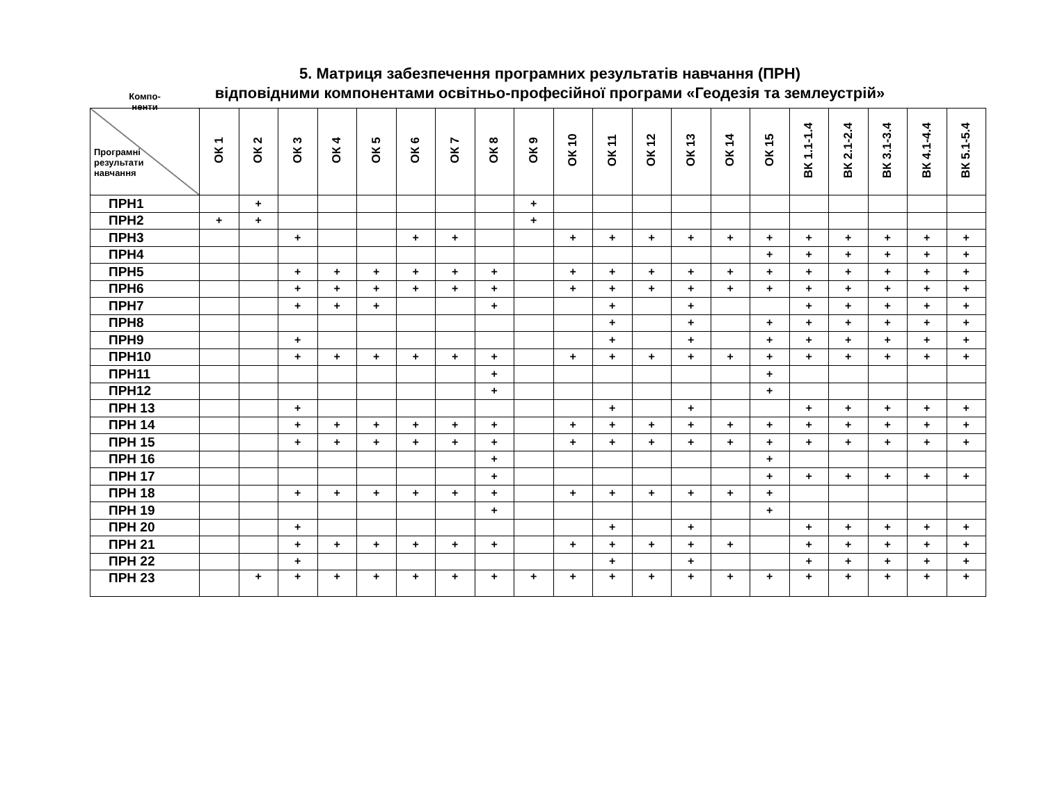5. Матриця забезпечення програмних результатів навчання (ПРН)
відповідними компонентами освітньо-професійної програми «Геодезія та землеустрій»
| Компо- ненти Програмні результати навчання | ОК 1 | ОК 2 | ОК 3 | ОК 4 | ОК 5 | ОК 6 | ОК 7 | ОК 8 | ОК 9 | ОК 10 | ОК 11 | ОК 12 | ОК 13 | ОК 14 | ОК 15 | ВК 1.1-1.4 | ВК 2.1-2.4 | ВК 3.1-3.4 | ВК 4.1-4.4 | ВК 5.1-5.4 |
| --- | --- | --- | --- | --- | --- | --- | --- | --- | --- | --- | --- | --- | --- | --- | --- | --- | --- | --- | --- | --- |
| ПРН1 | | + | | | | | | | + | | | | | | | | | | | |
| ПРН2 | + | + | | | | | | | + | | | | | | | | | | | |
| ПРН3 | | | + | | | + | + | | | + | + | + | + | + | + | + | + | + | + | + |
| ПРН4 | | | | | | | | | | | | | | | + | + | + | + | + | + |
| ПРН5 | | | + | + | + | + | + | + | | + | + | + | + | + | + | + | + | + | + | + |
| ПРН6 | | | + | + | + | + | + | + | | + | + | + | + | + | + | + | + | + | + | + |
| ПРН7 | | | + | + | + | | | + | | | + | | + | | | + | + | + | + | + |
| ПРН8 | | | | | | | | | | | + | | + | | + | + | + | + | + | + |
| ПРН9 | | | + | | | | | | | | + | | + | | + | + | + | + | + | + |
| ПРН10 | | | + | + | + | + | + | + | | + | + | + | + | + | + | + | + | + | + | + |
| ПРН11 | | | | | | | | + | | | | | | | + | | | | | |
| ПРН12 | | | | | | | | + | | | | | | | + | | | | | |
| ПРН 13 | | | + | | | | | | | | + | | + | | | + | + | + | + | + |
| ПРН 14 | | | + | + | + | + | + | + | | + | + | + | + | + | + | + | + | + | + | + |
| ПРН 15 | | | + | + | + | + | + | + | | + | + | + | + | + | + | + | + | + | + | + |
| ПРН 16 | | | | | | | | + | | | | | | | + | | | | | |
| ПРН 17 | | | | | | | | + | | | | | | | + | + | + | + | + | + |
| ПРН 18 | | | + | + | + | + | + | + | | + | + | + | + | + | + | | | | | |
| ПРН 19 | | | | | | | | + | | | | | | | + | | | | | |
| ПРН 20 | | | + | | | | | | | | + | | + | | | + | + | + | + | + |
| ПРН 21 | | | + | + | + | + | + | + | | + | + | + | + | + | | + | + | + | + | + |
| ПРН 22 | | | + | | | | | | | | + | | + | | | + | + | + | + | + |
| ПРН 23 | | + | + | + | + | + | + | + | + | + | + | + | + | + | + | + | + | + | + | + |